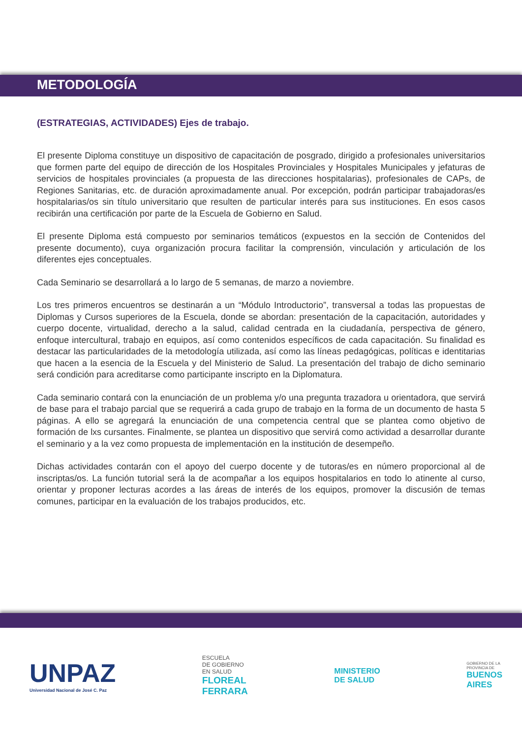METODOLOGÍA
(ESTRATEGIAS, ACTIVIDADES) Ejes de trabajo.
El presente Diploma constituye un dispositivo de capacitación de posgrado, dirigido a profesionales universitarios que formen parte del equipo de dirección de los Hospitales Provinciales y Hospitales Municipales y jefaturas de servicios de hospitales provinciales (a propuesta de las direcciones hospitalarias), profesionales de CAPs, de Regiones Sanitarias, etc. de duración aproximadamente anual. Por excepción, podrán participar trabajadoras/es hospitalarias/os sin título universitario que resulten de particular interés para sus instituciones. En esos casos recibirán una certificación por parte de la Escuela de Gobierno en Salud.
El presente Diploma está compuesto por seminarios temáticos (expuestos en la sección de Contenidos del presente documento), cuya organización procura facilitar la comprensión, vinculación y articulación de los diferentes ejes conceptuales.
Cada Seminario se desarrollará a lo largo de 5 semanas, de marzo a noviembre.
Los tres primeros encuentros se destinarán a un “Módulo Introductorio”, transversal a todas las propuestas de Diplomas y Cursos superiores de la Escuela, donde se abordan: presentación de la capacitación, autoridades y cuerpo docente, virtualidad, derecho a la salud, calidad centrada en la ciudadanía, perspectiva de género, enfoque intercultural, trabajo en equipos, así como contenidos específicos de cada capacitación. Su finalidad es destacar las particularidades de la metodología utilizada, así como las líneas pedagógicas, políticas e identitarias que hacen a la esencia de la Escuela y del Ministerio de Salud. La presentación del trabajo de dicho seminario será condición para acreditarse como participante inscripto en la Diplomatura.
Cada seminario contará con la enunciación de un problema y/o una pregunta trazadora u orientadora, que servirá de base para el trabajo parcial que se requerirá a cada grupo de trabajo en la forma de un documento de hasta 5 páginas. A ello se agregará la enunciación de una competencia central que se plantea como objetivo de formación de lxs cursantes. Finalmente, se plantea un dispositivo que servirá como actividad a desarrollar durante el seminario y a la vez como propuesta de implementación en la institución de desempeño.
Dichas actividades contarán con el apoyo del cuerpo docente y de tutoras/es en número proporcional al de inscriptas/os. La función tutorial será la de acompañar a los equipos hospitalarios en todo lo atinente al curso, orientar y proponer lecturas acordes a las áreas de interés de los equipos, promover la discusión de temas comunes, participar en la evaluación de los trabajos producidos, etc.
UNPAZ
Universidad Nacional de José C. Paz
ESCUELA
DE GOBIERNO
EN SALUD
FLOREAL
FERRARA
MINISTERIO
DE SALUD
GOBIERNO DE LA
PROVINCIA DE
BUENOS
AIRES